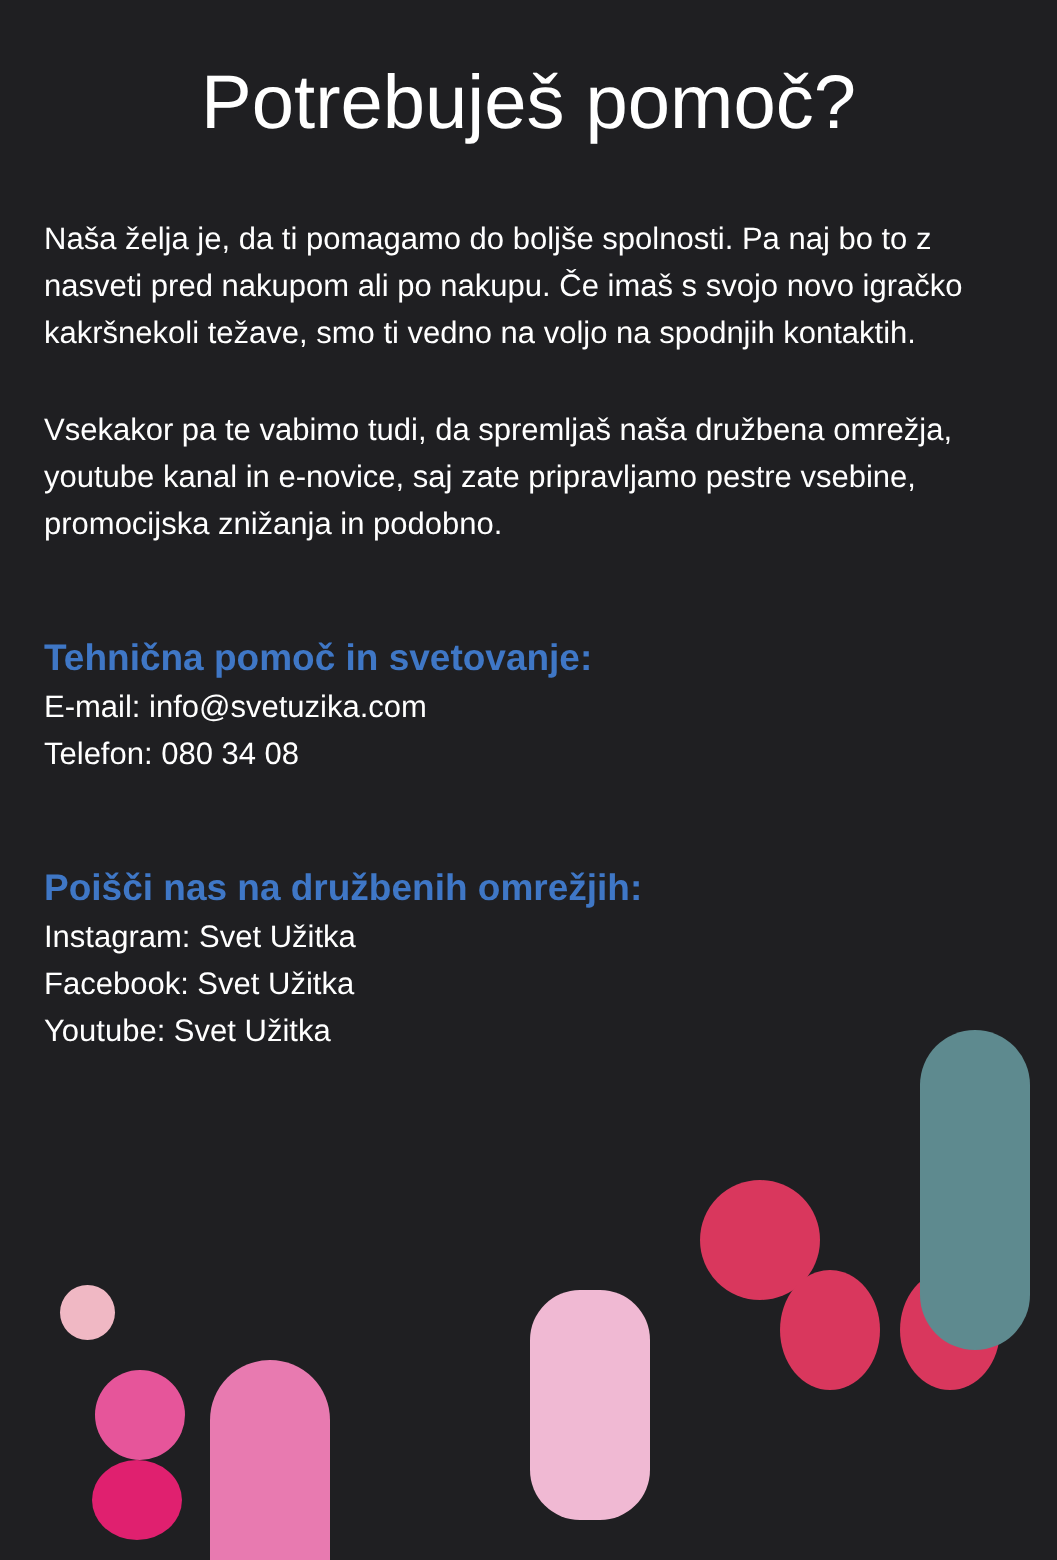Potrebuješ pomoč?
Naša želja je, da ti pomagamo do boljše spolnosti. Pa naj bo to z nasveti pred nakupom ali po nakupu. Če imaš s svojo novo igračko kakršnekoli težave, smo ti vedno na voljo na spodnjih kontaktih.
Vsekakor pa te vabimo tudi, da spremljaš naša družbena omrežja, youtube kanal in e-novice, saj zate pripravljamo pestre vsebine, promocijska znižanja in podobno.
Tehnična pomoč in svetovanje:
E-mail: info@svetuzika.com
Telefon: 080 34 08
Poišči nas na družbenih omrežjih:
Instagram: Svet Užitka
Facebook: Svet Užitka
Youtube: Svet Užitka